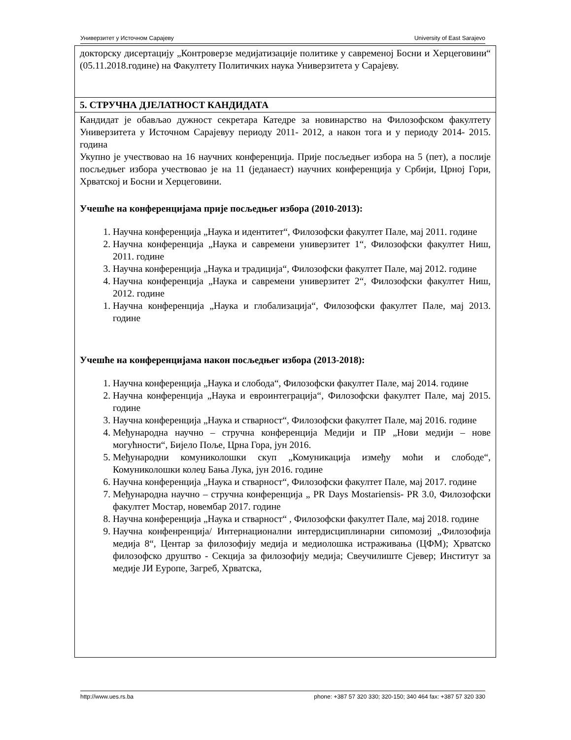Универзитет у Источном Сарајеву University of East Sarajevo
| докторску дисертацију „Контроверзе медијатизације политике у савременој Босни и Херцеговини“ (05.11.2018.године) на Факултету Политичких наука Универзитета у Сарајеву. |
| 5. СТРУЧНА ДЈЕЛАТНОСТ КАНДИДАТА |
| Кандидат је обављао дужност секретара Катедре за новинарство на Филозофском факултету Универзитета у Источном Сарајевуу периоду 2011- 2012, а након тога и у периоду 2014- 2015. година Укупно је учествовао на 16 научних конференција. Прије посљедњег избора на 5 (пет), а послије посљедњег избора учествовао је на 11 (једанаест) научних конференција у Србији, Црној Гори, Хрватској и Босни и Херцеговини. Учешће на конференцијама прије посљедњег избора (2010-2013): 1. Научна конференција „Наука и идентитет“, Филозофски факултет Пале, мај 2011. године 2. Научна конференција „Наука и савремени универзитет 1“, Филозофски факултет Ниш, 2011. године 3. Научна конференција „Наука и традиција“, Филозофски факултет Пале, мај 2012. године 4. Научна конференција „Наука и савремени универзитет 2“, Филозофски факултет Ниш, 2012. године 1. Научна конференција „Наука и глобализација“, Филозофски факултет Пале, мај 2013. године Учешће на конференцијама након посљедњег избора (2013-2018): 1. Научна конференција „Наука и слобода“, Филозофски факултет Пале, мај 2014. године 2. Научна конференција „Наука и евроинтеграција“, Филозофски факултет Пале, мај 2015. године 3. Научна конференција „Наука и стварност“, Филозофски факултет Пале, мај 2016. године 4. Међународна научно – стручна конференција Медији и ПР „Нови медији – нове могућности“, Бијело Поље, Црна Гора, јун 2016. 5. Међународни комуниколошки скуп „Комуникација између моћи и слободе“, Комуниколошки колеџ Бања Лука, јун 2016. године 6. Научна конференција „Наука и стварност“, Филозофски факултет Пале, мај 2017. године 7. Међународна научно – стручна конференција „ PR Days Mostariensis- PR 3.0, Филозофски факултет Мостар, новембар 2017. године 8. Научна конференција „Наука и стварност“ , Филозофски факултет Пале, мај 2018. године 9. Научна конфенренција/ Интернационални интердисциплинарни сипомозиј „Филозофија медија 8“, Центар за филозофију медија и медиолошка истраживања (ЦФМ); Хрватско филозофско друштво - Секција за филозофију медија; Свеучилиште Сјевер; Институт за медије ЈИ Еуропе, Загреб, Хрватска, |
http://www.ues.rs.ba phone: +387 57 320 330; 320-150; 340 464 fax: +387 57 320 330